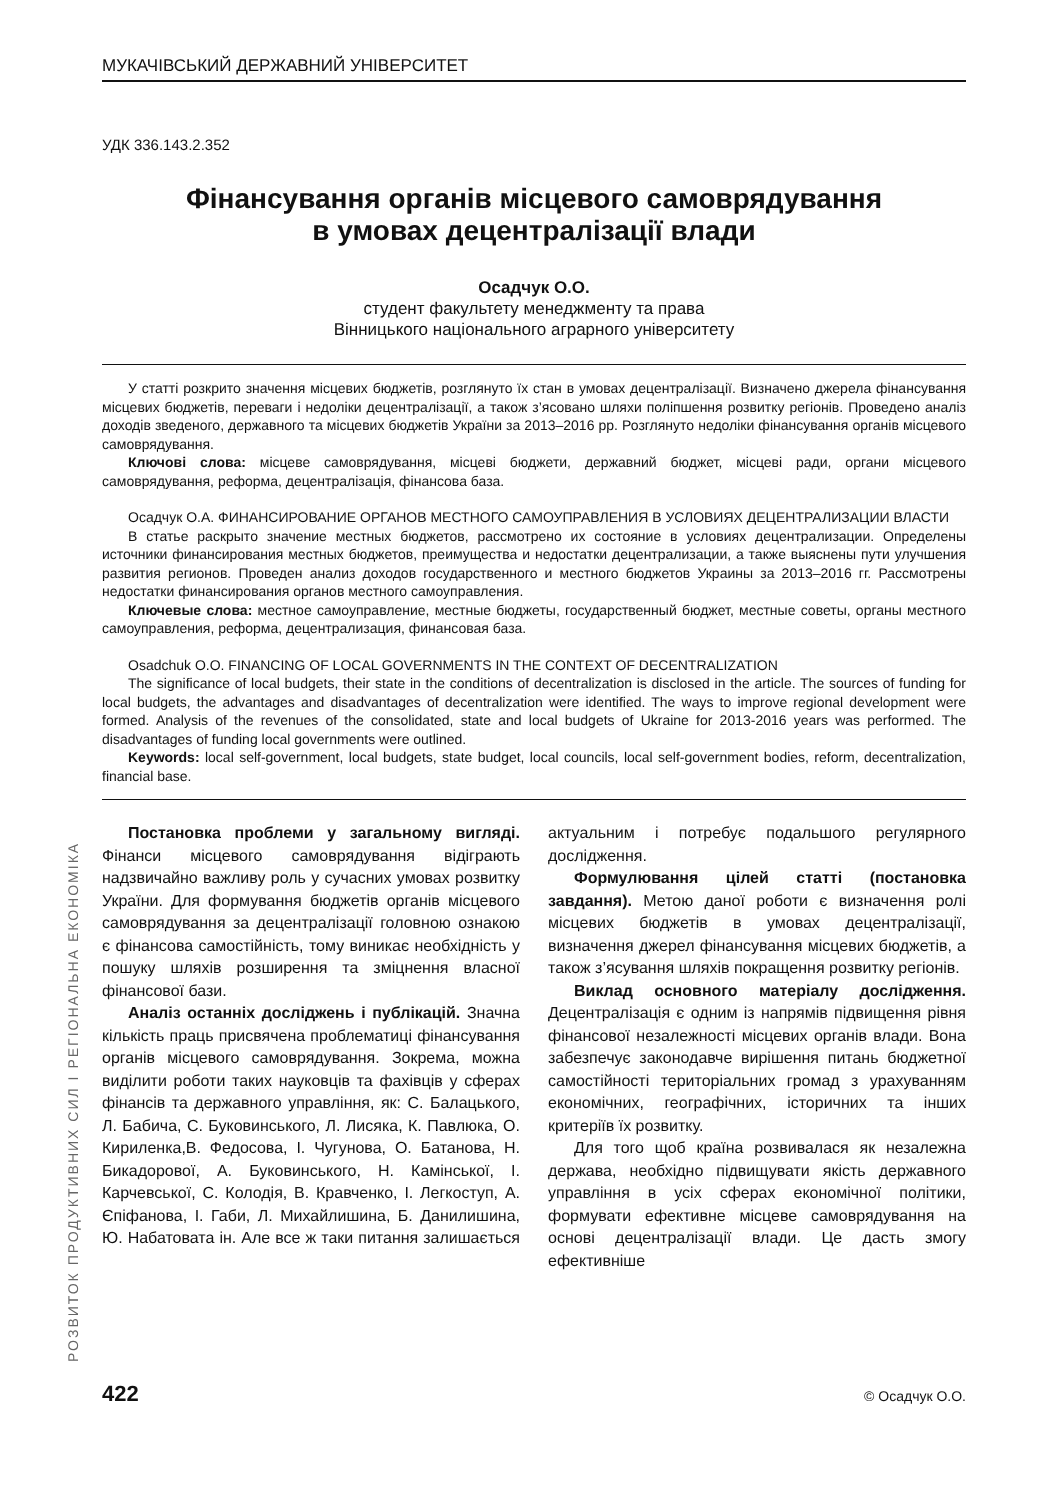РОЗВИТОК ПРОДУКТИВНИХ СИЛ І РЕГІОНАЛЬНА ЕКОНОМІКА
МУКАЧІВСЬКИЙ ДЕРЖАВНИЙ УНІВЕРСИТЕТ
УДК 336.143.2.352
Фінансування органів місцевого самоврядування
в умовах децентралізації влади
Осадчук О.О.
студент факультету менеджменту та права
Вінницького національного аграрного університету
У статті розкрито значення місцевих бюджетів, розглянуто їх стан в умовах децентралізації. Визначено джерела фінансування місцевих бюджетів, переваги і недоліки децентралізації, а також з’ясовано шляхи поліпшення розвитку регіонів. Проведено аналіз доходів зведеного, державного та місцевих бюджетів України за 2013–2016 рр. Розглянуто недоліки фінансування органів місцевого самоврядування.
Ключові слова: місцеве самоврядування, місцеві бюджети, державний бюджет, місцеві ради, органи місцевого самоврядування, реформа, децентралізація, фінансова база.
Осадчук О.А. ФИНАНСИРОВАНИЕ ОРГАНОВ МЕСТНОГО САМОУПРАВЛЕНИЯ В УСЛОВИЯХ ДЕЦЕНТРАЛИЗАЦИИ ВЛАСТИ
В статье раскрыто значение местных бюджетов, рассмотрено их состояние в условиях децентрализации. Определены источники финансирования местных бюджетов, преимущества и недостатки децентрализации, а также выяснены пути улучшения развития регионов. Проведен анализ доходов государственного и местного бюджетов Украины за 2013–2016 гг. Рассмотрены недостатки финансирования органов местного самоуправления.
Ключевые слова: местное самоуправление, местные бюджеты, государственный бюджет, местные советы, органы местного самоуправления, реформа, децентрализация, финансовая база.
Osadchuk O.O. FINANCING OF LOCAL GOVERNMENTS IN THE CONTEXT OF DECENTRALIZATION
The significance of local budgets, their state in the conditions of decentralization is disclosed in the article. The sources of funding for local budgets, the advantages and disadvantages of decentralization were identified. The ways to improve regional development were formed. Analysis of the revenues of the consolidated, state and local budgets of Ukraine for 2013-2016 years was performed. The disadvantages of funding local governments were outlined.
Keywords: local self-government, local budgets, state budget, local councils, local self-government bodies, reform, decentralization, financial base.
Постановка проблеми у загальному вигляді. Фінанси місцевого самоврядування відіграють надзвичайно важливу роль у сучасних умовах розвитку України. Для формування бюджетів органів місцевого самоврядування за децентралізації головною ознакою є фінансова самостійність, тому виникає необхідність у пошуку шляхів розширення та зміцнення власної фінансової бази.
Аналіз останніх досліджень і публікацій. Значна кількість праць присвячена проблематиці фінансування органів місцевого самоврядування. Зокрема, можна виділити роботи таких науковців та фахівців у сферах фінансів та державного управління, як: С. Балацького, Л. Бабича, С. Буковинського, Л. Лисяка, К. Павлюка, О. Кириленка,В. Федосова, І. Чугунова, О. Батанова, Н. Бикадорової, А. Буковинського, Н. Камінської, І. Карчевської, С. Колодія, В. Кравченко, І. Легкоступ, А. Єпіфанова, І. Габи, Л. Михайлишина, Б. Данилишина, Ю. Набатовата ін. Але все ж таки питання залишається актуальним і потребує подальшого регулярного дослідження.
Формулювання цілей статті (постановка завдання). Метою даної роботи є визначення ролі місцевих бюджетів в умовах децентралізації, визначення джерел фінансування місцевих бюджетів, а також з’ясування шляхів покращення розвитку регіонів.
Виклад основного матеріалу дослідження. Децентралізація є одним із напрямів підвищення рівня фінансової незалежності місцевих органів влади. Вона забезпечує законодавче вирішення питань бюджетної самостійності територіальних громад з урахуванням економічних, географічних, історичних та інших критеріїв їх розвитку.
Для того щоб країна розвивалася як незалежна держава, необхідно підвищувати якість державного управління в усіх сферах економічної політики, формувати ефективне місцеве самоврядування на основі децентралізації влади. Це дасть змогу ефективніше
422 © Осадчук О.О.